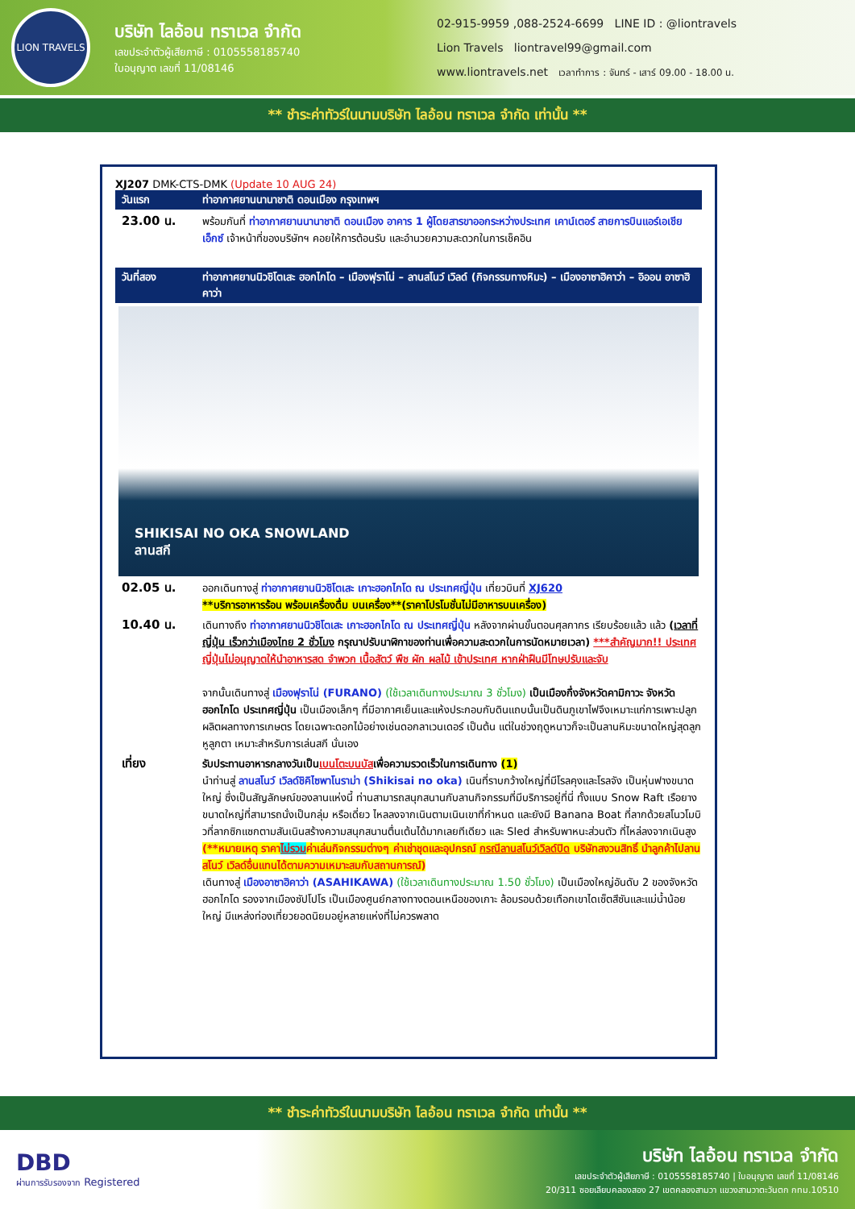LION TRAVELS
บริษัท ไลอ้อน ทราเวล จำกัด
เลขประจำตัวผู้เสียภาษี : 0105558185740
ใบอนุญาต เลขที่ 11/08146
02-915-9959 ,088-2524-6699 LINE ID : @liontravels
Lion Travels liontravel99@gmail.com
www.liontravels.net เวลาทำการ : จันทร์ - เสาร์ 09.00 - 18.00 น.
** ชำระค่าทัวร์ในนามบริษัท ไลอ้อน ทราเวล จำกัด เท่านั้น **
XJ207 DMK-CTS-DMK (Update 10 AUG 24)
วันแรก ท่าอากาศยานนานาชาติ ดอนเมือง กรุงเทพฯ
23.00 น.
พร้อมกันที่ ท่าอากาศยานนานาชาติ ดอนเมือง อาคาร 1 ผู้โดยสารขาออกระหว่างประเทศ เคาน์เตอร์ สายการบินแอร์เอเชีย เอ็กซ์ เจ้าหน้าที่ของบริษัทฯ คอยให้การต้อนรับ และอำนวยความสะดวกในการเช็คอิน
วันที่สอง ท่าอากาศยานนิวชิโตเสะ ฮอกไกโด – เมืองฟุราโน่ – ลานสโนว์ เวิลด์ (กิจกรรมทางหิมะ) – เมืองอาซาฮิคาว่า – อิออน อาซาฮิคาว่า
SHIKISAI NO OKA SNOWLAND
ลานสกี
02.05 น.
ออกเดินทางสู่ ท่าอากาศยานนิวชิโตเสะ เกาะฮอกไกโด ณ ประเทศญี่ปุ่น เที่ยวบินที่ XJ620
**บริการอาหารร้อน พร้อมเครื่องดื่ม บนเครื่อง**(ราคาโปรโมชั่นไม่มีอาหารบนเครื่อง)
10.40 น.
เดินทางถึง ท่าอากาศยานนิวชิโตเสะ เกาะฮอกไกโด ณ ประเทศญี่ปุ่น หลังจากผ่านขั้นตอนศุลกากร เรียบร้อยแล้ว แล้ว (เวลาที่ญี่ปุ่น เร็วกว่าเมืองไทย 2 ชั่วโมง กรุณาปรับนาฬิกาของท่านเพื่อความสะดวกในการนัดหมายเวลา) ***สำคัญมาก!! ประเทศญี่ปุ่นไม่อนุญาตให้นำอาหารสด จำพวก เนื้อสัตว์ พืช ผัก ผลไม้ เข้าประเทศ หากฝ่าฝืนมีโทษปรับและจับ
จากนั้นเดินทางสู่ เมืองฟุราโน่ (FURANO) (ใช้เวลาเดินทางประมาณ 3 ชั่วโมง) เป็นเมืองกึ่งจังหวัดคามิกาวะ จังหวัดฮอกไกโด ประเทศญี่ปุ่น เป็นเมืองเล็กๆ ที่มีอากาศเย็นและแห้งประกอบกับดินแถบนั้นเป็นดินภูเขาไฟจึงเหมาะแก่การเพาะปลูกผลิตผลทางการเกษตร โดยเฉพาะดอกไม้อย่างเช่นดอกลาเวนเดอร์ เป็นต้น แต่ในช่วงฤดูหนาวก็จะเป็นลานหิมะขนาดใหญ่สุดลูกหูลูกตา เหมาะสำหรับการเล่นสกี นั่นเอง
เที่ยง
รับประทานอาหารกลางวันเป็นเบนโตะบนบัสเพื่อความรวดเร็วในการเดินทาง (1)
นำท่านสู่ ลานสโนว์ เวิลด์ชิคิไซพาโนราม่า (Shikisai no oka) เนินที่ราบกว้างใหญ่ที่มีโรลคุงและโรลจัง เป็นหุ่นฟางขนาดใหญ่ ซึ่งเป็นสัญลักษณ์ของลานแห่งนี้ ท่านสามารถสนุกสนานกับลานกิจกรรมที่มีบริการอยู่ที่นี่ ทั้งแบบ Snow Raft เรือยางขนาดใหญ่ที่สามารถนั่งเป็นกลุ่ม หรือเดี่ยว ไหลลงจากเนินตามเนินเขาที่กำหนด และยังมี Banana Boat ที่ลากด้วยสโนวโมบิวที่ลากซิกแซกตามสันเนินสร้างความสนุกสนานตื่นเต้นได้มากเลยทีเดียว และ Sled สำหรับพาหนะส่วนตัว ที่ไหล่ลงจากเนินสูง (**หมายเหตุ ราคาไม่รวมค่าเล่นกิจกรรมต่างๆ ค่าเช่าชุดและอุปกรณ์ กรณีลานสโนว์เวิลด์ปิด บริษัทสงวนสิทธิ์ นำลูกค้าไปลานสโนว์ เวิลด์อื่นแทนได้ตามความเหมาะสมกับสถานการณ์)
เดินทางสู่ เมืองอาซาฮิคาว่า (ASAHIKAWA) (ใช้เวลาเดินทางประมาณ 1.50 ชั่วโมง) เป็นเมืองใหญ่อันดับ 2 ของจังหวัดฮอกไกโด รองจากเมืองซัปโปโร เป็นเมืองศูนย์กลางทางตอนเหนือของเกาะ ล้อมรอบด้วยเทือกเขาไดเซ็ตสึซันและแม่น้ำน้อยใหญ่ มีแหล่งท่องเที่ยวยอดนิยมอยู่หลายแห่งที่ไม่ควรพลาด
** ชำระค่าทัวร์ในนามบริษัท ไลอ้อน ทราเวล จำกัด เท่านั้น **
DBD
ผ่านการรับรองจาก Registered
บริษัท ไลอ้อน ทราเวล จำกัด
เลขประจำตัวผู้เสียภาษี : 0105558185740 | ใบอนุญาต เลขที่ 11/08146
20/311 ซอยเลียบคลองสอง 27 เขตคลองสามวา แขวงสามวาตะวันตก กทม.10510